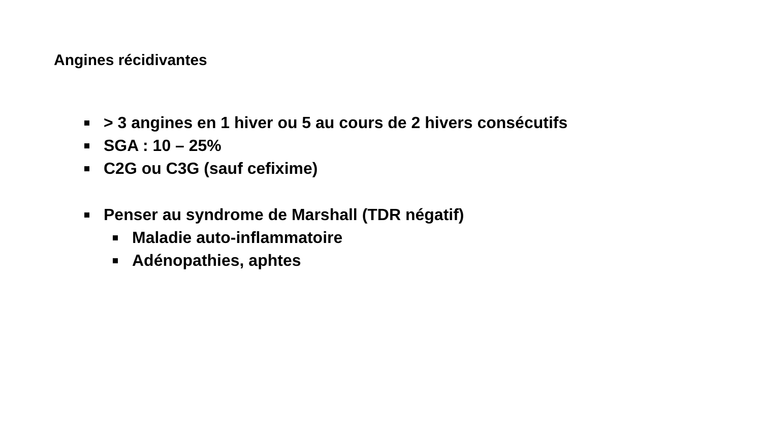Angines récidivantes
> 3 angines en 1 hiver ou 5 au cours de 2 hivers consécutifs
SGA : 10 – 25%
C2G ou C3G (sauf cefixime)
Penser au syndrome de Marshall (TDR négatif)
Maladie auto-inflammatoire
Adénopathies, aphtes